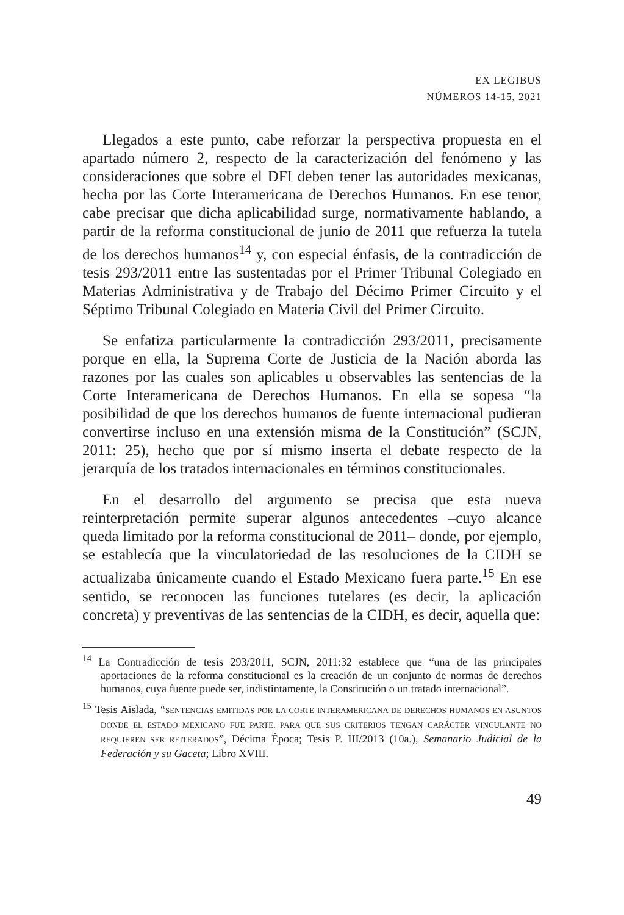EX LEGIBUS
NÚMEROS 14-15, 2021
Llegados a este punto, cabe reforzar la perspectiva propuesta en el apartado número 2, respecto de la caracterización del fenómeno y las consideraciones que sobre el DFI deben tener las autoridades mexicanas, hecha por las Corte Interamericana de Derechos Humanos. En ese tenor, cabe precisar que dicha aplicabilidad surge, normativamente hablando, a partir de la reforma constitucional de junio de 2011 que refuerza la tutela de los derechos humanos<sup>14</sup> y, con especial énfasis, de la contradicción de tesis 293/2011 entre las sustentadas por el Primer Tribunal Colegiado en Materias Administrativa y de Trabajo del Décimo Primer Circuito y el Séptimo Tribunal Colegiado en Materia Civil del Primer Circuito.
Se enfatiza particularmente la contradicción 293/2011, precisamente porque en ella, la Suprema Corte de Justicia de la Nación aborda las razones por las cuales son aplicables u observables las sentencias de la Corte Interamericana de Derechos Humanos. En ella se sopesa “la posibilidad de que los derechos humanos de fuente internacional pudieran convertirse incluso en una extensión misma de la Constitución” (SCJN, 2011: 25), hecho que por sí mismo inserta el debate respecto de la jerarquía de los tratados internacionales en términos constitucionales.
En el desarrollo del argumento se precisa que esta nueva reinterpretación permite superar algunos antecedentes –cuyo alcance queda limitado por la reforma constitucional de 2011– donde, por ejemplo, se establecía que la vinculatoriedad de las resoluciones de la CIDH se actualizaba únicamente cuando el Estado Mexicano fuera parte.<sup>15</sup> En ese sentido, se reconocen las funciones tutelares (es decir, la aplicación concreta) y preventivas de las sentencias de la CIDH, es decir, aquella que:
<sup>14</sup> La Contradicción de tesis 293/2011, SCJN, 2011:32 establece que “una de las principales aportaciones de la reforma constitucional es la creación de un conjunto de normas de derechos humanos, cuya fuente puede ser, indistintamente, la Constitución o un tratado internacional”.
<sup>15</sup> Tesis Aislada, “SENTENCIAS EMITIDAS POR LA CORTE INTERAMERICANA DE DERECHOS HUMANOS EN ASUNTOS DONDE EL ESTADO MEXICANO FUE PARTE. PARA QUE SUS CRITERIOS TENGAN CARÁCTER VINCULANTE NO REQUIEREN SER REITERADOS”, Décima Época; Tesis P. III/2013 (10a.), Semanario Judicial de la Federación y su Gaceta; Libro XVIII.
49